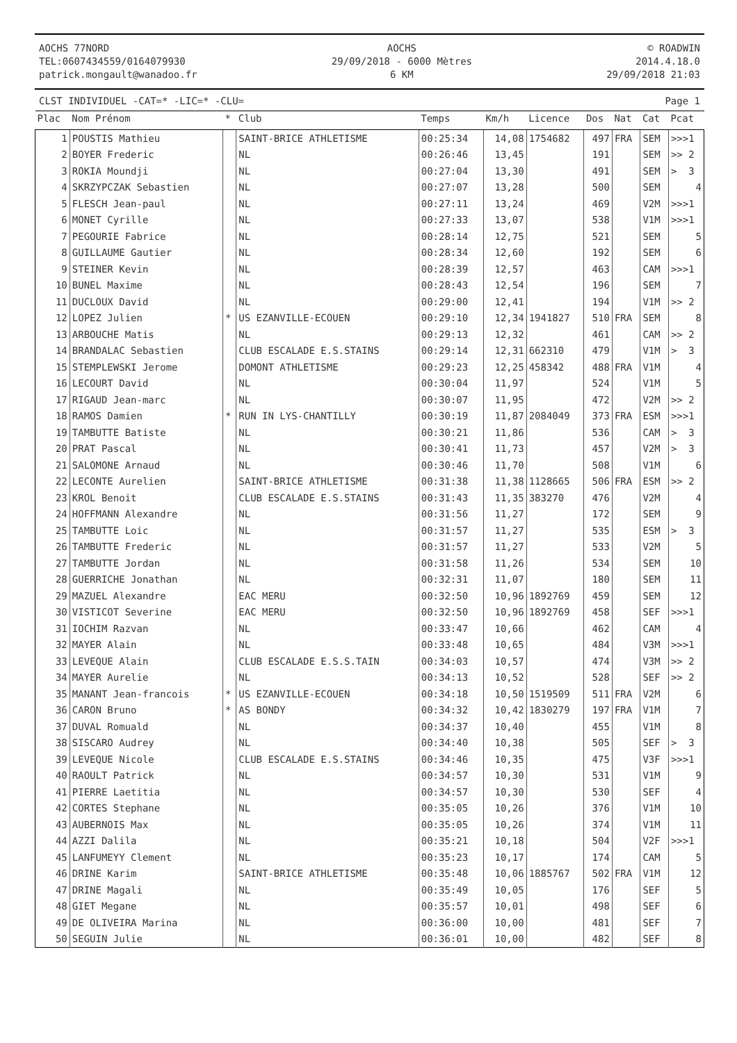AOCHS 77NORD
TEL:0607434559/0164079930
patrick.mongault@wanadoo.fr
AOCHS
29/09/2018 - 6000 Mètres
6 KM
© ROADWIN
2014.4.18.0
29/09/2018 21:03
CLST INDIVIDUEL -CAT=* -LIC=* -CLU= Page 1
| Plac | Nom Prénom | * | Club | Temps | Km/h | Licence | Dos | Nat | Cat | Pcat |
| --- | --- | --- | --- | --- | --- | --- | --- | --- | --- | --- |
| 1 | POUSTIS Mathieu | | SAINT-BRICE ATHLETISME | 00:25:34 | 14,08 | 1754682 | 497 | FRA | SEM | >>>1 |
| 2 | BOYER Frederic | | NL | 00:26:46 | 13,45 | | 191 | | SEM | >> 2 |
| 3 | ROKIA Moundji | | NL | 00:27:04 | 13,30 | | 491 | | SEM | > 3 |
| 4 | SKRZYPCZAK Sebastien | | NL | 00:27:07 | 13,28 | | 500 | | SEM | 4 |
| 5 | FLESCH Jean-paul | | NL | 00:27:11 | 13,24 | | 469 | | V2M | >>>1 |
| 6 | MONET Cyrille | | NL | 00:27:33 | 13,07 | | 538 | | V1M | >>>1 |
| 7 | PEGOURIE Fabrice | | NL | 00:28:14 | 12,75 | | 521 | | SEM | 5 |
| 8 | GUILLAUME Gautier | | NL | 00:28:34 | 12,60 | | 192 | | SEM | 6 |
| 9 | STEINER Kevin | | NL | 00:28:39 | 12,57 | | 463 | | CAM | >>>1 |
| 10 | BUNEL Maxime | | NL | 00:28:43 | 12,54 | | 196 | | SEM | 7 |
| 11 | DUCLOUX David | | NL | 00:29:00 | 12,41 | | 194 | | V1M | >> 2 |
| 12 | LOPEZ Julien | * | US EZANVILLE-ECOUEN | 00:29:10 | 12,34 | 1941827 | 510 | FRA | SEM | 8 |
| 13 | ARBOUCHE Matis | | NL | 00:29:13 | 12,32 | | 461 | | CAM | >> 2 |
| 14 | BRANDALAC Sebastien | | CLUB ESCALADE E.S.STAINS | 00:29:14 | 12,31 | 662310 | 479 | | V1M | > 3 |
| 15 | STEMPLEWSKI Jerome | | DOMONT ATHLETISME | 00:29:23 | 12,25 | 458342 | 488 | FRA | V1M | 4 |
| 16 | LECOURT David | | NL | 00:30:04 | 11,97 | | 524 | | V1M | 5 |
| 17 | RIGAUD Jean-marc | | NL | 00:30:07 | 11,95 | | 472 | | V2M | >> 2 |
| 18 | RAMOS Damien | * | RUN IN LYS-CHANTILLY | 00:30:19 | 11,87 | 2084049 | 373 | FRA | ESM | >>>1 |
| 19 | TAMBUTTE Batiste | | NL | 00:30:21 | 11,86 | | 536 | | CAM | > 3 |
| 20 | PRAT Pascal | | NL | 00:30:41 | 11,73 | | 457 | | V2M | > 3 |
| 21 | SALOMONE Arnaud | | NL | 00:30:46 | 11,70 | | 508 | | V1M | 6 |
| 22 | LECONTE Aurelien | | SAINT-BRICE ATHLETISME | 00:31:38 | 11,38 | 1128665 | 506 | FRA | ESM | >> 2 |
| 23 | KROL Benoit | | CLUB ESCALADE E.S.STAINS | 00:31:43 | 11,35 | 383270 | 476 | | V2M | 4 |
| 24 | HOFFMANN Alexandre | | NL | 00:31:56 | 11,27 | | 172 | | SEM | 9 |
| 25 | TAMBUTTE Loic | | NL | 00:31:57 | 11,27 | | 535 | | ESM | > 3 |
| 26 | TAMBUTTE Frederic | | NL | 00:31:57 | 11,27 | | 533 | | V2M | 5 |
| 27 | TAMBUTTE Jordan | | NL | 00:31:58 | 11,26 | | 534 | | SEM | 10 |
| 28 | GUERRICHE Jonathan | | NL | 00:32:31 | 11,07 | | 180 | | SEM | 11 |
| 29 | MAZUEL Alexandre | | EAC MERU | 00:32:50 | 10,96 | 1892769 | 459 | | SEM | 12 |
| 30 | VISTICOT Severine | | EAC MERU | 00:32:50 | 10,96 | 1892769 | 458 | | SEF | >>>1 |
| 31 | IOCHIM Razvan | | NL | 00:33:47 | 10,66 | | 462 | | CAM | 4 |
| 32 | MAYER Alain | | NL | 00:33:48 | 10,65 | | 484 | | V3M | >>>1 |
| 33 | LEVEQUE Alain | | CLUB ESCALADE E.S.S.TAIN | 00:34:03 | 10,57 | | 474 | | V3M | >> 2 |
| 34 | MAYER Aurelie | | NL | 00:34:13 | 10,52 | | 528 | | SEF | >> 2 |
| 35 | MANANT Jean-francois | * | US EZANVILLE-ECOUEN | 00:34:18 | 10,50 | 1519509 | 511 | FRA | V2M | 6 |
| 36 | CARON Bruno | * | AS BONDY | 00:34:32 | 10,42 | 1830279 | 197 | FRA | V1M | 7 |
| 37 | DUVAL Romuald | | NL | 00:34:37 | 10,40 | | 455 | | V1M | 8 |
| 38 | SISCARO Audrey | | NL | 00:34:40 | 10,38 | | 505 | | SEF | > 3 |
| 39 | LEVEQUE Nicole | | CLUB ESCALADE E.S.STAINS | 00:34:46 | 10,35 | | 475 | | V3F | >>>1 |
| 40 | RAOULT Patrick | | NL | 00:34:57 | 10,30 | | 531 | | V1M | 9 |
| 41 | PIERRE Laetitia | | NL | 00:34:57 | 10,30 | | 530 | | SEF | 4 |
| 42 | CORTES Stephane | | NL | 00:35:05 | 10,26 | | 376 | | V1M | 10 |
| 43 | AUBERNOIS Max | | NL | 00:35:05 | 10,26 | | 374 | | V1M | 11 |
| 44 | AZZI Dalila | | NL | 00:35:21 | 10,18 | | 504 | | V2F | >>>1 |
| 45 | LANFUMEYY Clement | | NL | 00:35:23 | 10,17 | | 174 | | CAM | 5 |
| 46 | DRINE Karim | | SAINT-BRICE ATHLETISME | 00:35:48 | 10,06 | 1885767 | 502 | FRA | V1M | 12 |
| 47 | DRINE Magali | | NL | 00:35:49 | 10,05 | | 176 | | SEF | 5 |
| 48 | GIET Megane | | NL | 00:35:57 | 10,01 | | 498 | | SEF | 6 |
| 49 | DE OLIVEIRA Marina | | NL | 00:36:00 | 10,00 | | 481 | | SEF | 7 |
| 50 | SEGUIN Julie | | NL | 00:36:01 | 10,00 | | 482 | | SEF | 8 |